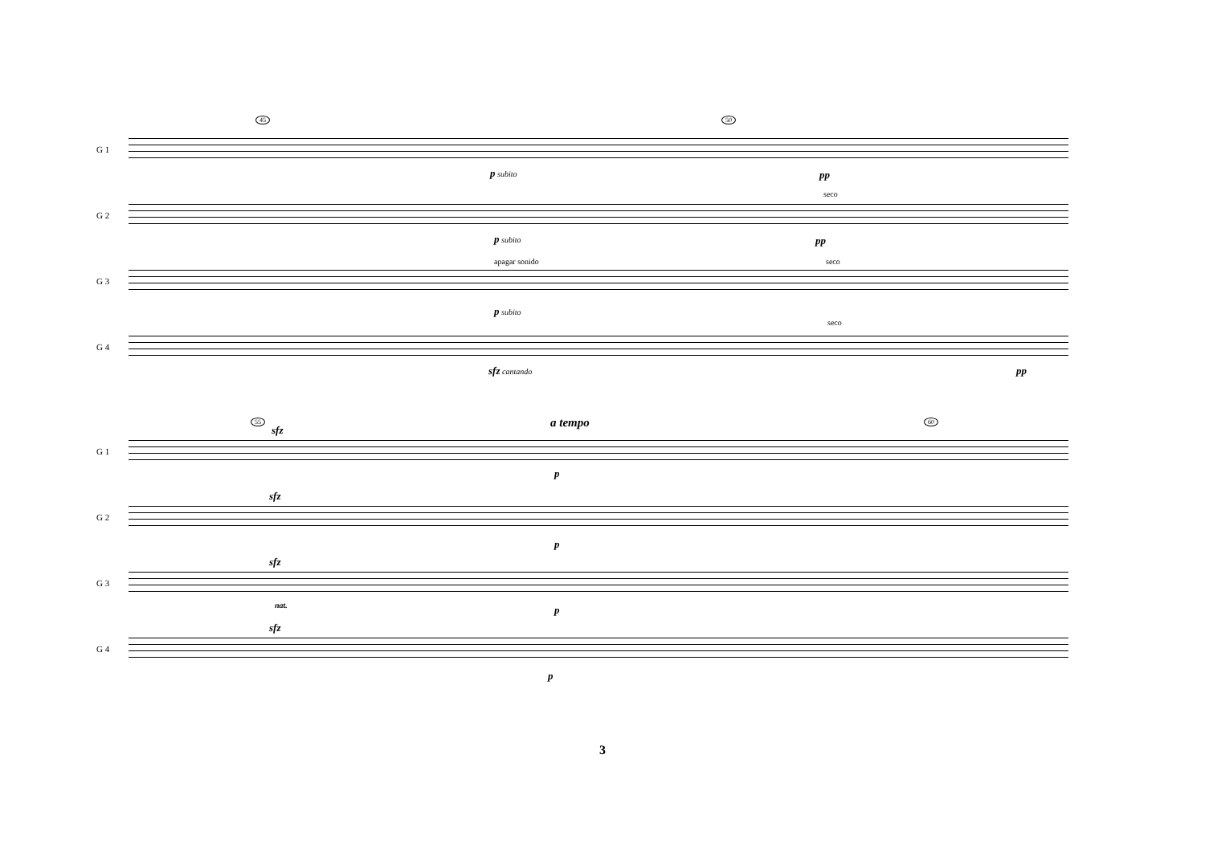45 50
G 1
p subito pp
G 2
seco
p subito pp
G 3
apagar sonido seco
p subito
G 4
seco
sfz cantando pp
55 a tempo 60
G 1
sfz
p
G 2
sfz
p
G 3
sfz
nat. p
G 4
sfz
p
3